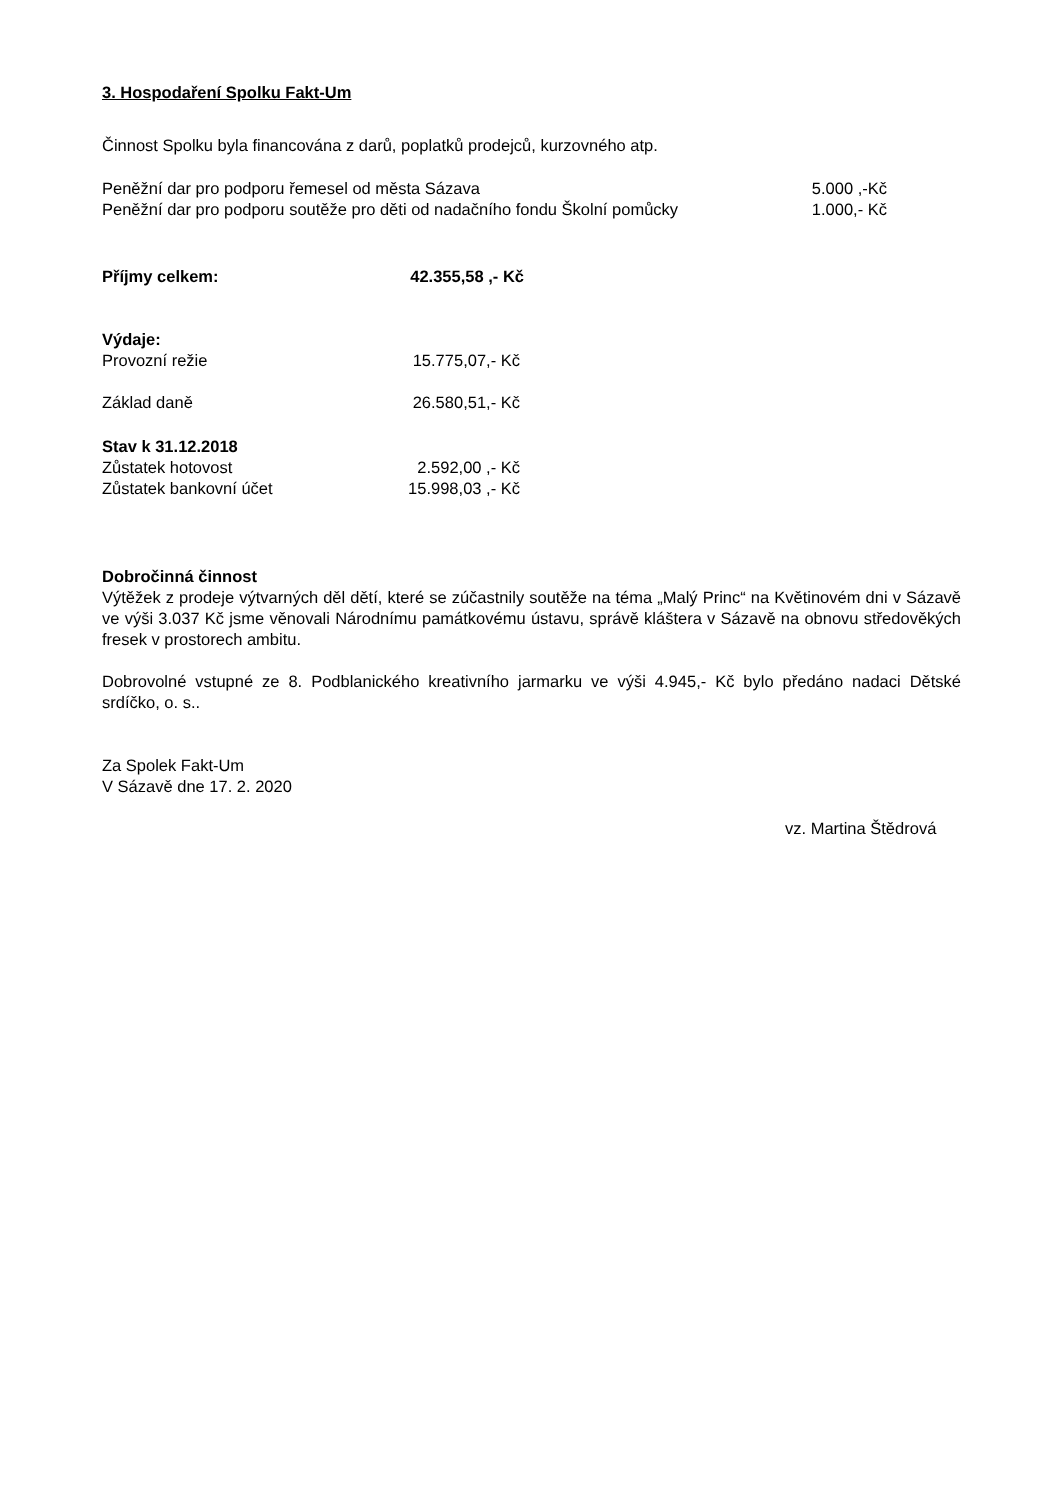3. Hospodaření Spolku Fakt-Um
Činnost Spolku byla financována z darů, poplatků prodejců, kurzovného atp.
| Peněžní dar pro podporu řemesel od města Sázava | 5.000 ,-Kč |
| Peněžní dar pro podporu soutěže pro děti od nadačního fondu Školní pomůcky | 1.000,- Kč |
| Příjmy celkem: | 42.355,58 ,- Kč |
| Výdaje: | |
| Provozní režie | 15.775,07,- Kč |
| Základ daně | 26.580,51,- Kč |
| Stav k 31.12.2018 | |
| Zůstatek hotovost | 2.592,00 ,- Kč |
| Zůstatek bankovní účet | 15.998,03 ,- Kč |
Dobročinná činnost
Výtěžek z prodeje výtvarných děl dětí, které se zúčastnily soutěže na téma „Malý Princ“ na Květinovém dni v Sázavě ve výši 3.037 Kč jsme věnovali Národnímu památkovému ústavu, správě kláštera v Sázavě na obnovu středověkých fresek v prostorech ambitu.
Dobrovolné vstupné ze 8. Podblanického kreativního jarmarku ve výši 4.945,- Kč bylo předáno nadaci Dětské srdíčko, o. s..
Za Spolek Fakt-Um
V Sázavě dne 17. 2. 2020
vz. Martina Štědrová